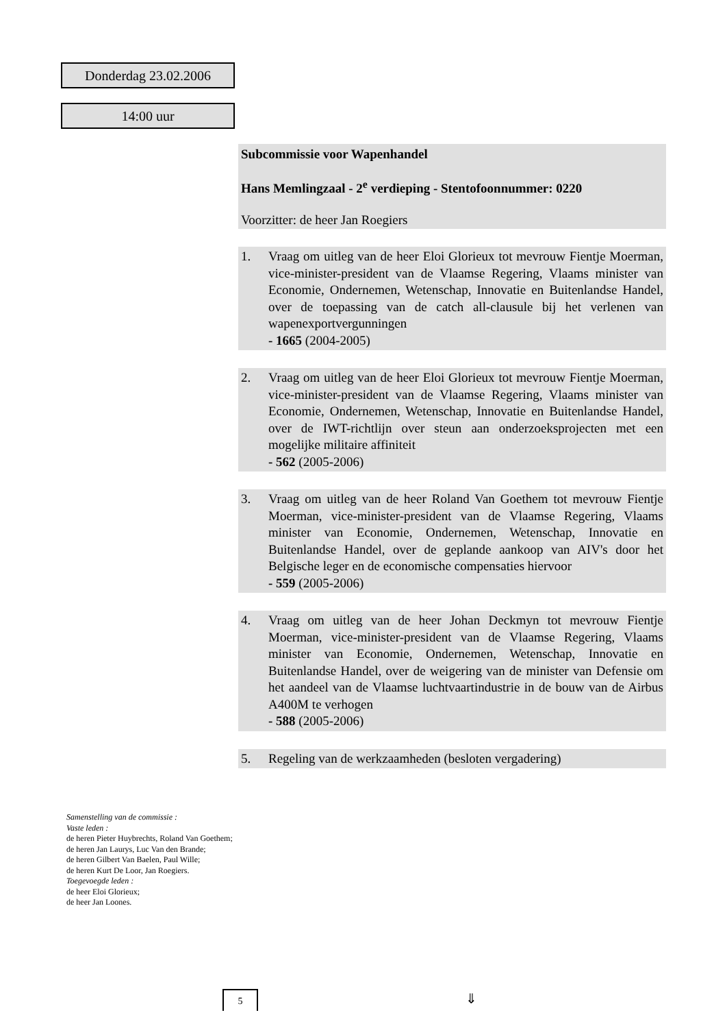Donderdag 23.02.2006
14:00 uur
Subcommissie voor Wapenhandel
Hans Memlingzaal - 2<sup>e</sup> verdieping - Stentofoonnummer: 0220
Voorzitter: de heer Jan Roegiers
1. Vraag om uitleg van de heer Eloi Glorieux tot mevrouw Fientje Moerman, vice-minister-president van de Vlaamse Regering, Vlaams minister van Economie, Ondernemen, Wetenschap, Innovatie en Buitenlandse Handel, over de toepassing van de catch all-clausule bij het verlenen van wapenexportvergunningen
- 1665 (2004-2005)
2. Vraag om uitleg van de heer Eloi Glorieux tot mevrouw Fientje Moerman, vice-minister-president van de Vlaamse Regering, Vlaams minister van Economie, Ondernemen, Wetenschap, Innovatie en Buitenlandse Handel, over de IWT-richtlijn over steun aan onderzoeksprojecten met een mogelijke militaire affiniteit
- 562 (2005-2006)
3. Vraag om uitleg van de heer Roland Van Goethem tot mevrouw Fientje Moerman, vice-minister-president van de Vlaamse Regering, Vlaams minister van Economie, Ondernemen, Wetenschap, Innovatie en Buitenlandse Handel, over de geplande aankoop van AIV's door het Belgische leger en de economische compensaties hiervoor
- 559 (2005-2006)
4. Vraag om uitleg van de heer Johan Deckmyn tot mevrouw Fientje Moerman, vice-minister-president van de Vlaamse Regering, Vlaams minister van Economie, Ondernemen, Wetenschap, Innovatie en Buitenlandse Handel, over de weigering van de minister van Defensie om het aandeel van de Vlaamse luchtvaartindustrie in de bouw van de Airbus A400M te verhogen
- 588 (2005-2006)
5. Regeling van de werkzaamheden (besloten vergadering)
Samenstelling van de commissie :
Vaste leden :
de heren Pieter Huybrechts, Roland Van Goethem;
de heren Jan Laurys, Luc Van den Brande;
de heren Gilbert Van Baelen, Paul Wille;
de heren Kurt De Loor, Jan Roegiers.
Toegevoegde leden :
de heer Eloi Glorieux;
de heer Jan Loones.
5 ⇓